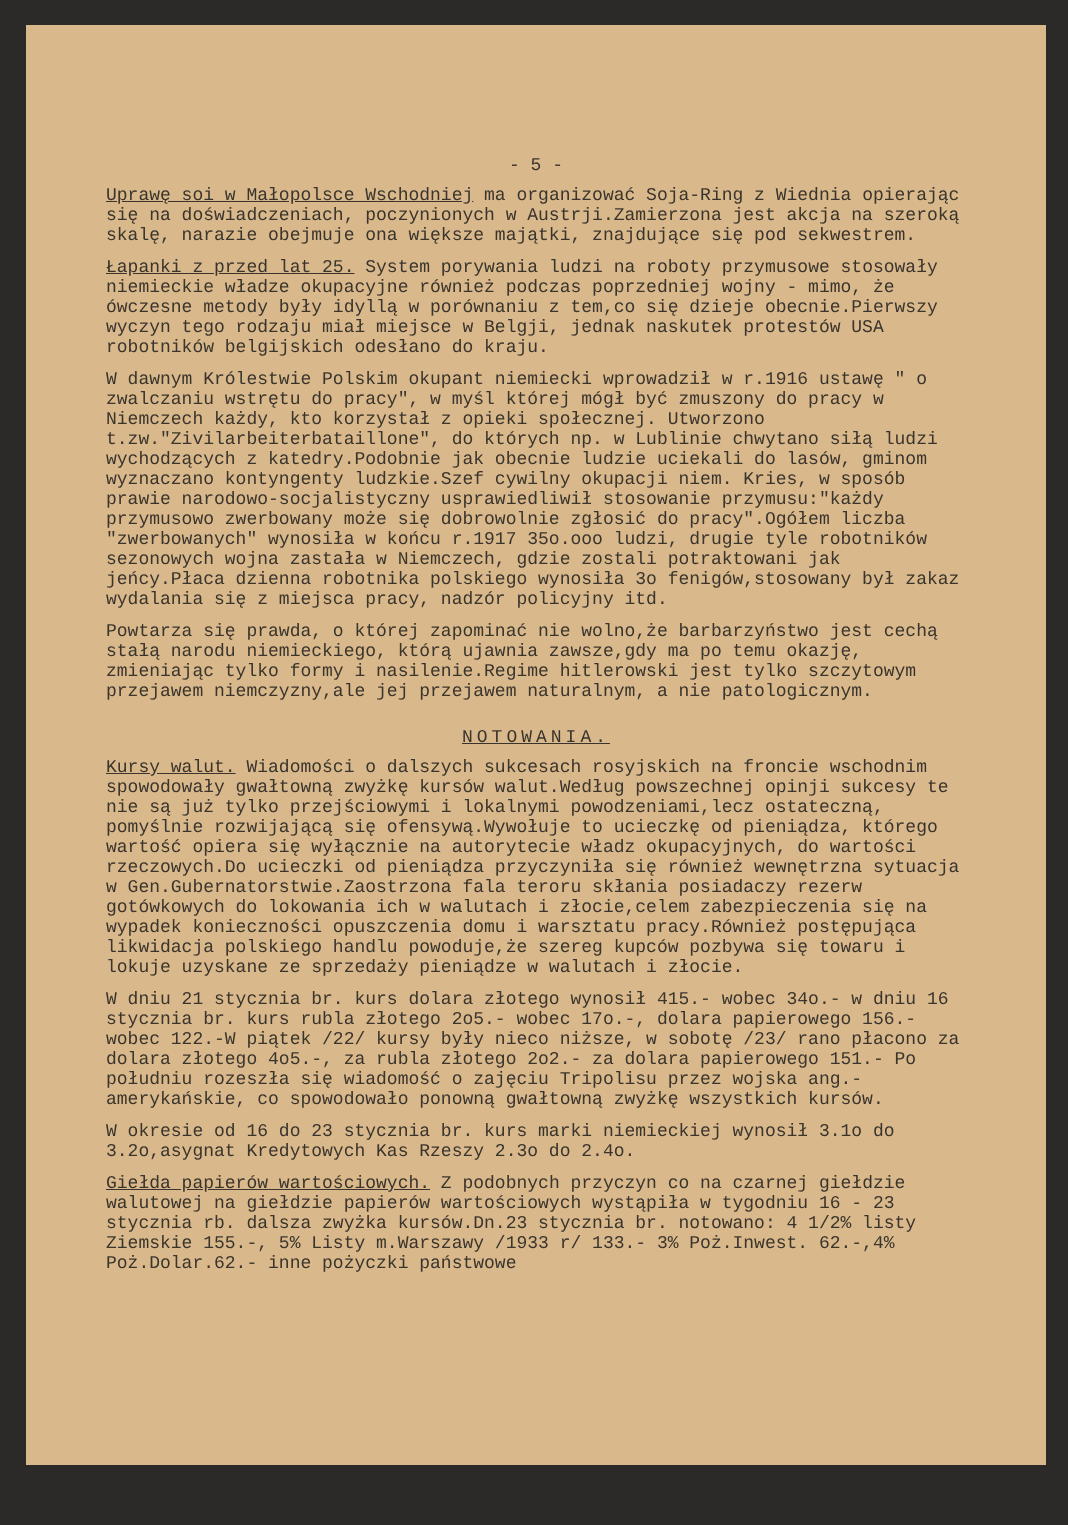- 5 -
Uprawę soi w Małopolsce Wschodniej ma organizować Soja-Ring z Wiednia opierając się na doświadczeniach, poczynionych w Austrji.Zamierzona jest akcja na szeroką skalę, narazie obejmuje ona większe majątki, znajdujące się pod sekwestrem.
Łapanki z przed lat 25. System porywania ludzi na roboty przymusowe stosowały niemieckie władze okupacyjne również podczas poprzedniej wojny - mimo, że ówczesne metody były idyllą w porównaniu z tem,co się dzieje obecnie.Pierwszy wyczyn tego rodzaju miał miejsce w Belgji, jednak naskutek protestów USA robotników belgijskich odesłano do kraju.
W dawnym Królestwie Polskim okupant niemiecki wprowadził w r.1916 ustawę " o zwalczaniu wstrętu do pracy", w myśl której mógł być zmuszony do pracy w Niemczech każdy, kto korzystał z opieki społecznej. Utworzono t.zw."Zivilarbeiterbataillone", do których np. w Lublinie chwytano siłą ludzi wychodzących z katedry.Podobnie jak obecnie ludzie uciekali do lasów, gminom wyznaczano kontyngenty ludzkie.Szef cywilny okupacji niem. Kries, w sposób prawie narodowo-socjalistyczny usprawiedliwił stosowanie przymusu:"każdy przymusowo zwerbowany może się dobrowolnie zgłosić do pracy".Ogółem liczba "zwerbowanych" wynosiła w końcu r.1917 35o.ooo ludzi, drugie tyle robotników sezonowych wojna zastała w Niemczech, gdzie zostali potraktowani jak jeńcy.Płaca dzienna robotnika polskiego wynosiła 3o fenigów,stosowany był zakaz wydalania się z miejsca pracy, nadzór policyjny itd.
Powtarza się prawda, o której zapominać nie wolno,że barbarzyństwo jest cechą stałą narodu niemieckiego, którą ujawnia zawsze,gdy ma po temu okazję, zmieniając tylko formy i nasilenie.Regime hitlerowski jest tylko szczytowym przejawem niemczyzny,ale jej przejawem naturalnym, a nie patologicznym.
NOTOWANIA.
Kursy walut. Wiadomości o dalszych sukcesach rosyjskich na froncie wschodnim spowodowały gwałtowną zwyżkę kursów walut.Według powszechnej opinji sukcesy te nie są już tylko przejściowymi i lokalnymi powodzeniami,lecz ostateczną, pomyślnie rozwijającą się ofensywą.Wywołuje to ucieczkę od pieniądza, którego wartość opiera się wyłącznie na autorytecie władz okupacyjnych, do wartości rzeczowych.Do ucieczki od pieniądza przyczyniła się również wewnętrzna sytuacja w Gen.Gubernatorstwie.Zaostrzona fala teroru skłania posiadaczy rezerw gotówkowych do lokowania ich w walutach i złocie,celem zabezpieczenia się na wypadek konieczności opuszczenia domu i warsztatu pracy.Również postępująca likwidacja polskiego handlu powoduje,że szereg kupców pozbywa się towaru i lokuje uzyskane ze sprzedaży pieniądze w walutach i złocie.
W dniu 21 stycznia br. kurs dolara złotego wynosił 415.- wobec 34o.- w dniu 16 stycznia br. kurs rubla złotego 2o5.- wobec 17o.-, dolara papierowego 156.- wobec 122.-W piątek /22/ kursy były nieco niższe, w sobotę /23/ rano płacono za dolara złotego 4o5.-, za rubla złotego 2o2.- za dolara papierowego 151.- Po południu rozeszła się wiadomość o zajęciu Tripolisu przez wojska ang.-amerykańskie, co spowodowało ponowną gwałtowną zwyżkę wszystkich kursów.
W okresie od 16 do 23 stycznia br. kurs marki niemieckiej wynosił 3.1o do 3.2o,asygnat Kredytowych Kas Rzeszy 2.3o do 2.4o.
Giełda papierów wartościowych. Z podobnych przyczyn co na czarnej giełdzie walutowej na giełdzie papierów wartościowych wystąpiła w tygodniu 16 - 23 stycznia rb. dalsza zwyżka kursów.Dn.23 stycznia br. notowano: 4 1/2% listy Ziemskie 155.-, 5% Listy m.Warszawy /1933 r/ 133.- 3% Poż.Inwest. 62.-,4% Poż.Dolar.62.- inne pożyczki państwowe